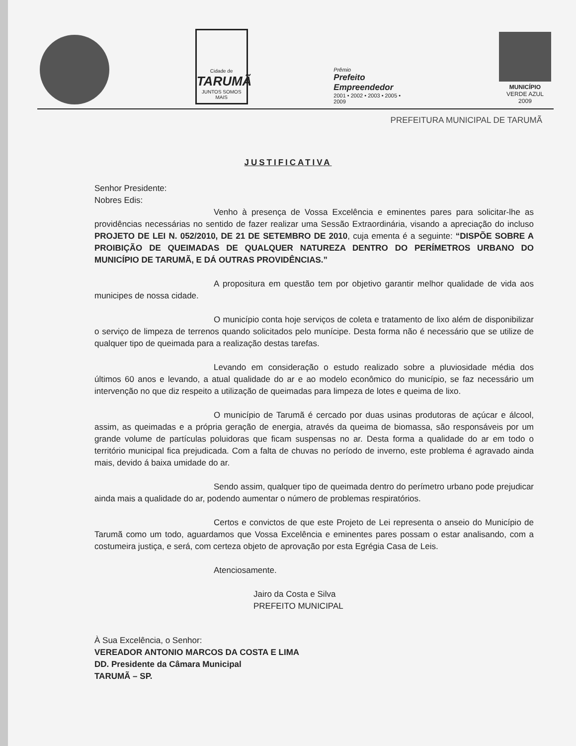Cidade de
TARUMÃ
JUNTOS SOMOS MAIS
Prêmio
Prefeito Empreendedor
2001 • 2002 • 2003 • 2005 • 2009
MUNICÍPIO
VERDE AZUL
2009
PREFEITURA MUNICIPAL DE TARUMÃ
JUSTIFICATIVA
Senhor Presidente:
Nobres Edis:
Venho à presença de Vossa Excelência e eminentes pares para solicitar-lhe as providências necessárias no sentido de fazer realizar uma Sessão Extraordinária, visando a apreciação do incluso PROJETO DE LEI N. 052/2010, DE 21 DE SETEMBRO DE 2010, cuja ementa é a seguinte: “DISPÕE SOBRE A PROIBIÇÃO DE QUEIMADAS DE QUALQUER NATUREZA DENTRO DO PERÍMETROS URBANO DO MUNICÍPIO DE TARUMÃ, E DÁ OUTRAS PROVIDÊNCIAS.”
A propositura em questão tem por objetivo garantir melhor qualidade de vida aos municipes de nossa cidade.
O município conta hoje serviços de coleta e tratamento de lixo além de disponibilizar o serviço de limpeza de terrenos quando solicitados pelo munícipe. Desta forma não é necessário que se utilize de qualquer tipo de queimada para a realização destas tarefas.
Levando em consideração o estudo realizado sobre a pluviosidade média dos últimos 60 anos e levando, a atual qualidade do ar e ao modelo econômico do município, se faz necessário um intervenção no que diz respeito a utilização de queimadas para limpeza de lotes e queima de lixo.
O município de Tarumã é cercado por duas usinas produtoras de açúcar e álcool, assim, as queimadas e a própria geração de energia, através da queima de biomassa, são responsáveis por um grande volume de partículas poluidoras que ficam suspensas no ar. Desta forma a qualidade do ar em todo o território municipal fica prejudicada. Com a falta de chuvas no período de inverno, este problema é agravado ainda mais, devido á baixa umidade do ar.
Sendo assim, qualquer tipo de queimada dentro do perímetro urbano pode prejudicar ainda mais a qualidade do ar, podendo aumentar o número de problemas respiratórios.
Certos e convictos de que este Projeto de Lei representa o anseio do Município de Tarumã como um todo, aguardamos que Vossa Excelência e eminentes pares possam o estar analisando, com a costumeira justiça, e será, com certeza objeto de aprovação por esta Egrégia Casa de Leis.
Atenciosamente.
Jairo da Costa e Silva
PREFEITO MUNICIPAL
À Sua Excelência, o Senhor:
VEREADOR ANTONIO MARCOS DA COSTA E LIMA
DD. Presidente da Câmara Municipal
TARUMÃ – SP.